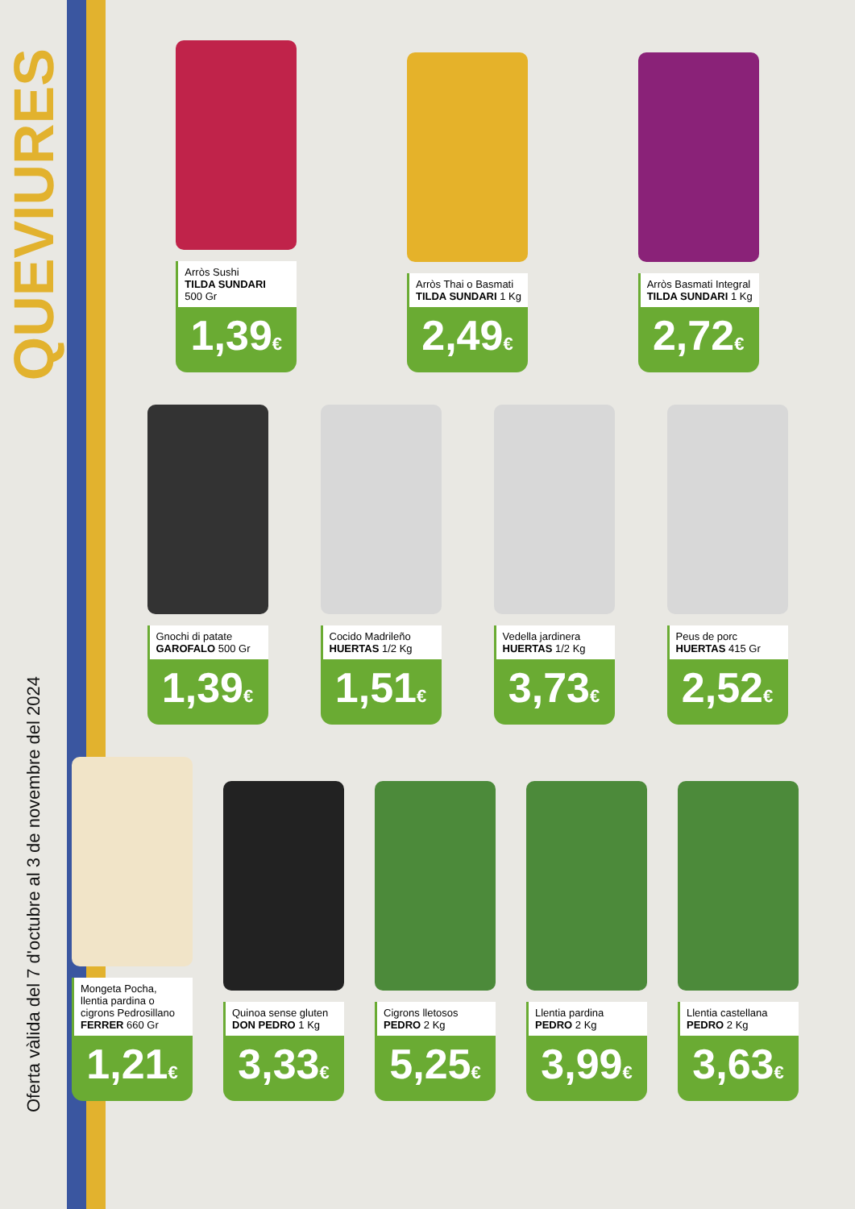QUEVIURES
Oferta vàlida del 7 d'octubre al 3 de novembre del 2024
Arròs Sushi
TILDA SUNDARI
500 Gr
1,39€
Arròs Thai o Basmati
TILDA SUNDARI 1 Kg
2,49€
Arròs Basmati Integral
TILDA SUNDARI 1 Kg
2,72€
Gnochi di patate
GAROFALO 500 Gr
1,39€
Cocido Madrileño
HUERTAS 1/2 Kg
1,51€
Vedella jardinera
HUERTAS 1/2 Kg
3,73€
Peus de porc
HUERTAS 415 Gr
2,52€
Mongeta Pocha, llentia pardina o cigrons Pedrosillano FERRER 660 Gr
1,21€
Quinoa sense gluten
DON PEDRO 1 Kg
3,33€
Cigrons lletosos
PEDRO 2 Kg
5,25€
Llentia pardina
PEDRO 2 Kg
3,99€
Llentia castellana
PEDRO 2 Kg
3,63€